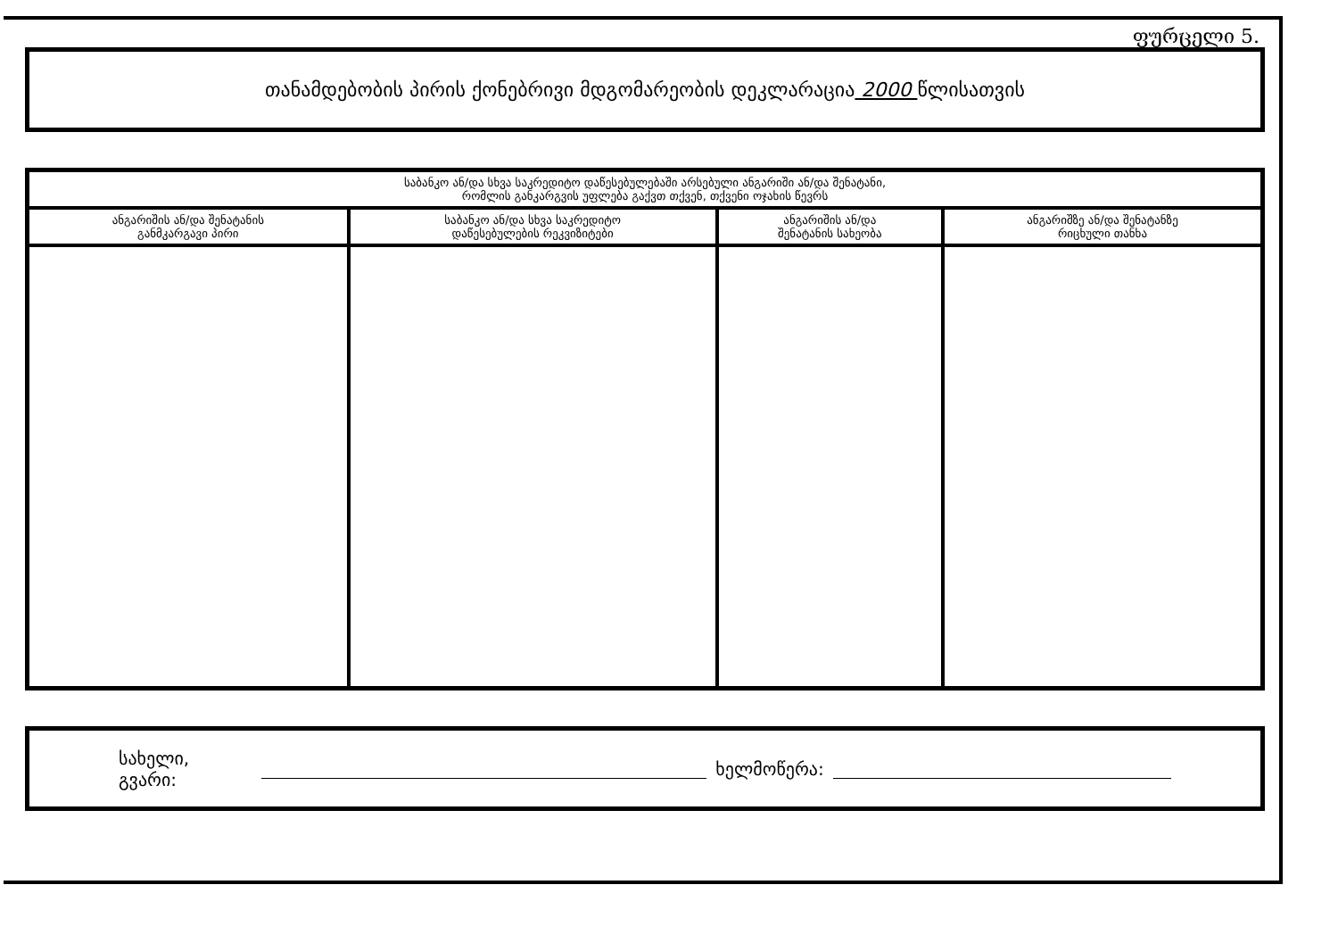ფურცელი 5.
თანამდებობის პირის ქონებრივი მდგომარეობის დეკლარაცია 2000 წლისათვის
| საბანკო ან/და სხვა საკრედიტო დაწესებულებაში არსებული ანგარიში ან/და შენატანი, რომლის განკარგვის უფლება გაქვთ თქვენ, თქვენი ოჯახის წევრს | | | |
| --- | --- | --- | --- |
| ანგარიშის ან/და შენატანის განმკარგავი პირი | საბანკო ან/და სხვა საკრედიტო დაწესებულების რეკვიზიტები | ანგარიშის ან/და შენატანის სახეობა | ანგარიშზე ან/და შენატანზე რიცხული თანხა |
სახელი, გვარი: ხელმოწერა: